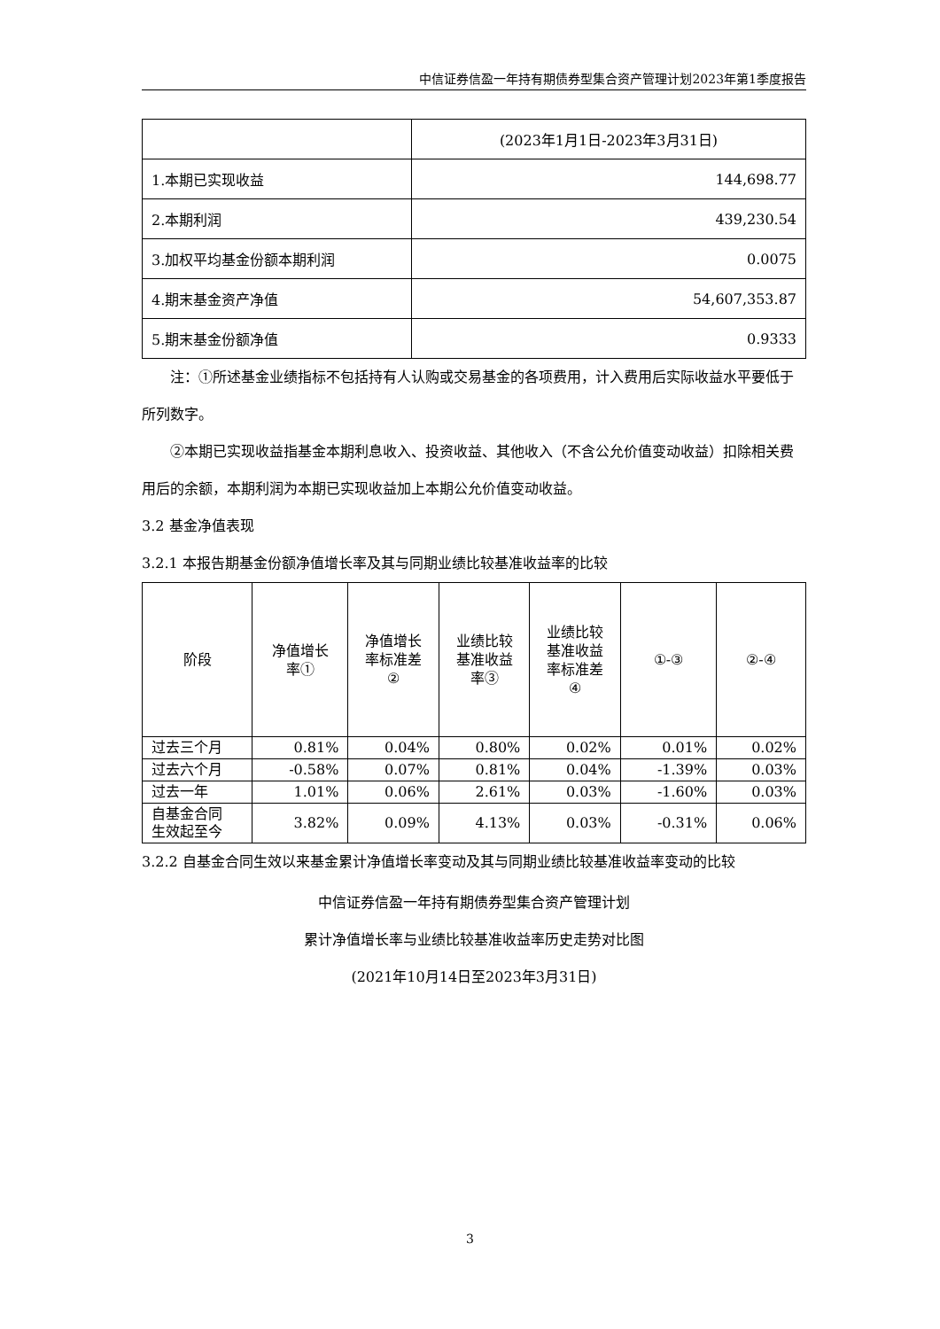中信证券信盈一年持有期债券型集合资产管理计划2023年第1季度报告
| | (2023年1月1日-2023年3月31日) |
| 1.本期已实现收益 | 144,698.77 |
| 2.本期利润 | 439,230.54 |
| 3.加权平均基金份额本期利润 | 0.0075 |
| 4.期末基金资产净值 | 54,607,353.87 |
| 5.期末基金份额净值 | 0.9333 |
注：①所述基金业绩指标不包括持有人认购或交易基金的各项费用，计入费用后实际收益水平要低于所列数字。
②本期已实现收益指基金本期利息收入、投资收益、其他收入（不含公允价值变动收益）扣除相关费用后的余额，本期利润为本期已实现收益加上本期公允价值变动收益。
3.2 基金净值表现
3.2.1 本报告期基金份额净值增长率及其与同期业绩比较基准收益率的比较
| 阶段 | 净值增长 率① | 净值增长 率标准差 ② | 业绩比较 基准收益 率③ | 业绩比较 基准收益 率标准差 ④ | ①-③ | ②-④ |
| --- | --- | --- | --- | --- | --- | --- |
| 过去三个月 | 0.81% | 0.04% | 0.80% | 0.02% | 0.01% | 0.02% |
| 过去六个月 | -0.58% | 0.07% | 0.81% | 0.04% | -1.39% | 0.03% |
| 过去一年 | 1.01% | 0.06% | 2.61% | 0.03% | -1.60% | 0.03% |
| 自基金合同 生效起至今 | 3.82% | 0.09% | 4.13% | 0.03% | -0.31% | 0.06% |
3.2.2 自基金合同生效以来基金累计净值增长率变动及其与同期业绩比较基准收益率变动的比较
中信证券信盈一年持有期债券型集合资产管理计划
累计净值增长率与业绩比较基准收益率历史走势对比图
(2021年10月14日至2023年3月31日)
3